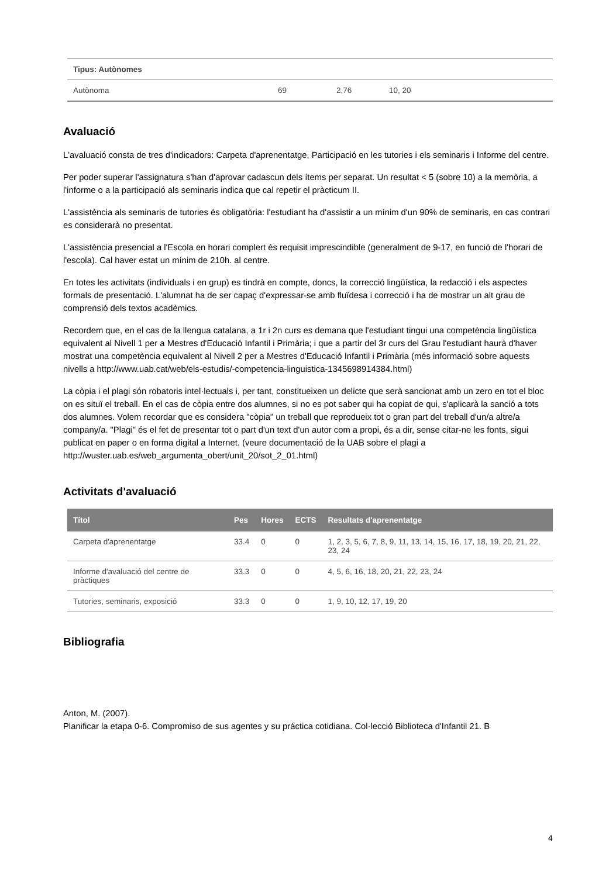| Tipus: Autònomes | | | | |
| --- | --- | --- | --- | --- |
| Autònoma | 69 | 2,76 | 10, 20 | |
Avaluació
L'avaluació consta de tres d'indicadors: Carpeta d'aprenentatge, Participació en les tutories i els seminaris i Informe del centre.
Per poder superar l'assignatura s'han d'aprovar cadascun dels ítems per separat. Un resultat < 5 (sobre 10) a la memòria, a l'informe o a la participació als seminaris indica que cal repetir el pràcticum II.
L'assistència als seminaris de tutories és obligatòria: l'estudiant ha d'assistir a un mínim d'un 90% de seminaris, en cas contrari es considerarà no presentat.
L'assistència presencial a l'Escola en horari complert és requisit imprescindible (generalment de 9-17, en funció de l'horari de l'escola). Cal haver estat un mínim de 210h. al centre.
En totes les activitats (individuals i en grup) es tindrà en compte, doncs, la correcció lingüística, la redacció i els aspectes formals de presentació. L'alumnat ha de ser capaç d'expressar-se amb fluïdesa i correcció i ha de mostrar un alt grau de comprensió dels textos acadèmics.
Recordem que, en el cas de la llengua catalana, a 1r i 2n curs es demana que l'estudiant tingui una competència lingüística equivalent al Nivell 1 per a Mestres d'Educació Infantil i Primària; i que a partir del 3r curs del Grau l'estudiant haurà d'haver mostrat una competència equivalent al Nivell 2 per a Mestres d'Educació Infantil i Primària (més informació sobre aquests nivells a http://www.uab.cat/web/els-estudis/-competencia-linguistica-1345698914384.html)
La còpia i el plagi són robatoris intel·lectuals i, per tant, constitueixen un delicte que serà sancionat amb un zero en tot el bloc on es situï el treball. En el cas de còpia entre dos alumnes, si no es pot saber qui ha copiat de qui, s'aplicarà la sanció a tots dos alumnes. Volem recordar que es considera "còpia" un treball que reprodueix tot o gran part del treball d'un/a altre/a company/a. "Plagi" és el fet de presentar tot o part d'un text d'un autor com a propi, és a dir, sense citar-ne les fonts, sigui publicat en paper o en forma digital a Internet. (veure documentació de la UAB sobre el plagi a http://wuster.uab.es/web_argumenta_obert/unit_20/sot_2_01.html)
Activitats d'avaluació
| Títol | Pes | Hores | ECTS | Resultats d'aprenentatge |
| --- | --- | --- | --- | --- |
| Carpeta d'aprenentatge | 33.4 | 0 | 0 | 1, 2, 3, 5, 6, 7, 8, 9, 11, 13, 14, 15, 16, 17, 18, 19, 20, 21, 22, 23, 24 |
| Informe d'avaluació del centre de pràctiques | 33.3 | 0 | 0 | 4, 5, 6, 16, 18, 20, 21, 22, 23, 24 |
| Tutories, seminaris, exposició | 33.3 | 0 | 0 | 1, 9, 10, 12, 17, 19, 20 |
Bibliografia
Anton, M. (2007).
Planificar la etapa 0-6. Compromiso de sus agentes y su práctica cotidiana. Col·lecció Biblioteca d'Infantil 21. B
4